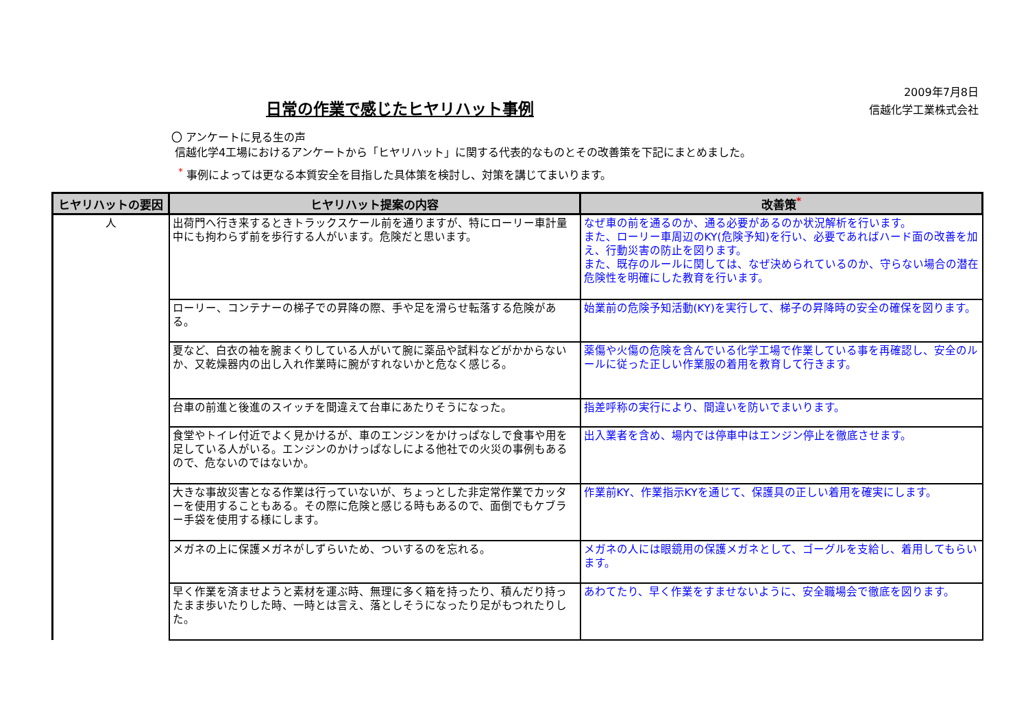日常の作業で感じたヒヤリハット事例
2009年7月8日
信越化学工業株式会社
〇 アンケートに見る生の声
信越化学4工場におけるアンケートから「ヒヤリハット」に関する代表的なものとその改善策を下記にまとめました。
<sup>*</sup> 事例によっては更なる本質安全を目指した具体策を検討し、対策を講じてまいります。
| ヒヤリハットの要因 | ヒヤリハット提案の内容 | 改善策<sup>*</sup> |
| --- | --- | --- |
| 人 | 出荷門へ行き来するときトラックスケール前を通りますが、特にローリー車計量中にも拘わらず前を歩行する人がいます。危険だと思います。 | なぜ車の前を通るのか、通る必要があるのか状況解析を行います。 また、ローリー車周辺のKY(危険予知)を行い、必要であればハード面の改善を加え、行動災害の防止を図ります。 また、既存のルールに関しては、なぜ決められているのか、守らない場合の潜在危険性を明確にした教育を行います。 |
| | ローリー、コンテナーの梯子での昇降の際、手や足を滑らせ転落する危険がある。 | 始業前の危険予知活動(KY)を実行して、梯子の昇降時の安全の確保を図ります。 |
| | 夏など、白衣の袖を腕まくりしている人がいて腕に薬品や試料などがかからないか、又乾燥器内の出し入れ作業時に腕がすれないかと危なく感じる。 | 薬傷や火傷の危険を含んでいる化学工場で作業している事を再確認し、安全のルールに従った正しい作業服の着用を教育して行きます。 |
| | 台車の前進と後進のスイッチを間違えて台車にあたりそうになった。 | 指差呼称の実行により、間違いを防いでまいります。 |
| | 食堂やトイレ付近でよく見かけるが、車のエンジンをかけっぱなしで食事や用を足している人がいる。エンジンのかけっぱなしによる他社での火災の事例もあるので、危ないのではないか。 | 出入業者を含め、場内では停車中はエンジン停止を徹底させます。 |
| | 大きな事故災害となる作業は行っていないが、ちょっとした非定常作業でカッターを使用することもある。その際に危険と感じる時もあるので、面倒でもケブラー手袋を使用する様にします。 | 作業前KY、作業指示KYを通じて、保護具の正しい着用を確実にします。 |
| | メガネの上に保護メガネがしずらいため、ついするのを忘れる。 | メガネの人には眼鏡用の保護メガネとして、ゴーグルを支給し、着用してもらいます。 |
| | 早く作業を済ませようと素材を運ぶ時、無理に多く箱を持ったり、積んだり持ったまま歩いたりした時、一時とは言え、落としそうになったり足がもつれたりした。 | あわてたり、早く作業をすませないように、安全職場会で徹底を図ります。 |